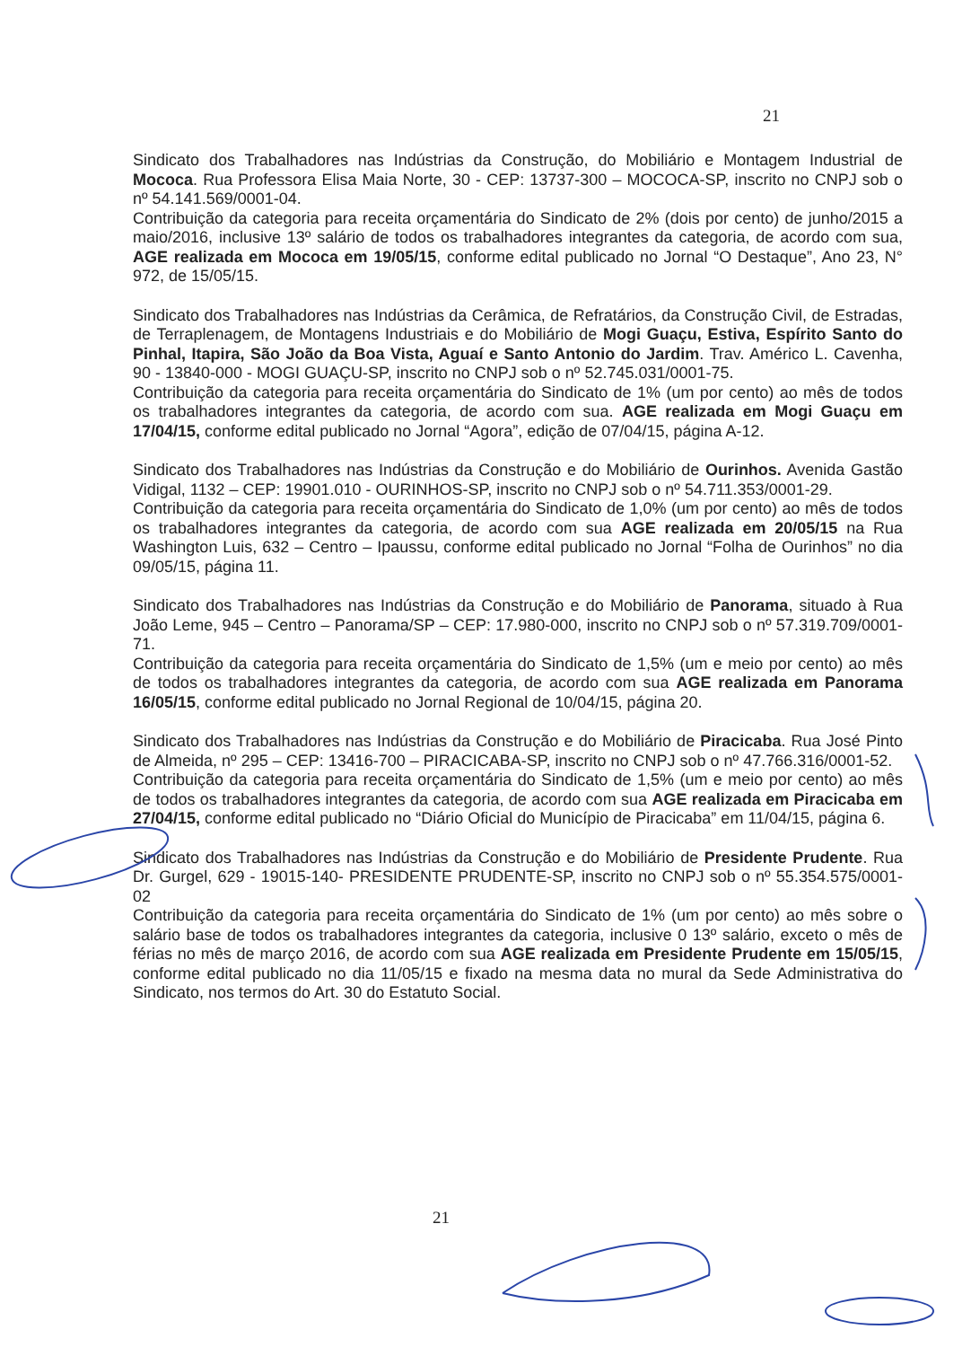21
Sindicato dos Trabalhadores nas Indústrias da Construção, do Mobiliário e Montagem Industrial de Mococa. Rua Professora Elisa Maia Norte, 30 - CEP: 13737-300 – MOCOCA-SP, inscrito no CNPJ sob o nº 54.141.569/0001-04.
Contribuição da categoria para receita orçamentária do Sindicato de 2% (dois por cento) de junho/2015 a maio/2016, inclusive 13º salário de todos os trabalhadores integrantes da categoria, de acordo com sua, AGE realizada em Mococa em 19/05/15, conforme edital publicado no Jornal “O Destaque”, Ano 23, N° 972, de 15/05/15.
Sindicato dos Trabalhadores nas Indústrias da Cerâmica, de Refratários, da Construção Civil, de Estradas, de Terraplenagem, de Montagens Industriais e do Mobiliário de Mogi Guaçu, Estiva, Espírito Santo do Pinhal, Itapira, São João da Boa Vista, Aguaí e Santo Antonio do Jardim. Trav. Américo L. Cavenha, 90 - 13840-000 - MOGI GUAÇU-SP, inscrito no CNPJ sob o nº 52.745.031/0001-75.
Contribuição da categoria para receita orçamentária do Sindicato de 1% (um por cento) ao mês de todos os trabalhadores integrantes da categoria, de acordo com sua. AGE realizada em Mogi Guaçu em 17/04/15, conforme edital publicado no Jornal “Agora”, edição de 07/04/15, página A-12.
Sindicato dos Trabalhadores nas Indústrias da Construção e do Mobiliário de Ourinhos. Avenida Gastão Vidigal, 1132 – CEP: 19901.010 - OURINHOS-SP, inscrito no CNPJ sob o nº 54.711.353/0001-29.
Contribuição da categoria para receita orçamentária do Sindicato de 1,0% (um por cento) ao mês de todos os trabalhadores integrantes da categoria, de acordo com sua AGE realizada em 20/05/15 na Rua Washington Luis, 632 – Centro – Ipaussu, conforme edital publicado no Jornal “Folha de Ourinhos” no dia 09/05/15, página 11.
Sindicato dos Trabalhadores nas Indústrias da Construção e do Mobiliário de Panorama, situado à Rua João Leme, 945 – Centro – Panorama/SP – CEP: 17.980-000, inscrito no CNPJ sob o nº 57.319.709/0001-71.
Contribuição da categoria para receita orçamentária do Sindicato de 1,5% (um e meio por cento) ao mês de todos os trabalhadores integrantes da categoria, de acordo com sua AGE realizada em Panorama 16/05/15, conforme edital publicado no Jornal Regional de 10/04/15, página 20.
Sindicato dos Trabalhadores nas Indústrias da Construção e do Mobiliário de Piracicaba. Rua José Pinto de Almeida, nº 295 – CEP: 13416-700 – PIRACICABA-SP, inscrito no CNPJ sob o nº 47.766.316/0001-52.
Contribuição da categoria para receita orçamentária do Sindicato de 1,5% (um e meio por cento) ao mês de todos os trabalhadores integrantes da categoria, de acordo com sua AGE realizada em Piracicaba em 27/04/15, conforme edital publicado no “Diário Oficial do Município de Piracicaba” em 11/04/15, página 6.
Sindicato dos Trabalhadores nas Indústrias da Construção e do Mobiliário de Presidente Prudente. Rua Dr. Gurgel, 629 - 19015-140- PRESIDENTE PRUDENTE-SP, inscrito no CNPJ sob o nº 55.354.575/0001-02
Contribuição da categoria para receita orçamentária do Sindicato de 1% (um por cento) ao mês sobre o salário base de todos os trabalhadores integrantes da categoria, inclusive 0 13º salário, exceto o mês de férias no mês de março 2016, de acordo com sua AGE realizada em Presidente Prudente em 15/05/15, conforme edital publicado no dia 11/05/15 e fixado na mesma data no mural da Sede Administrativa do Sindicato, nos termos do Art. 30 do Estatuto Social.
21